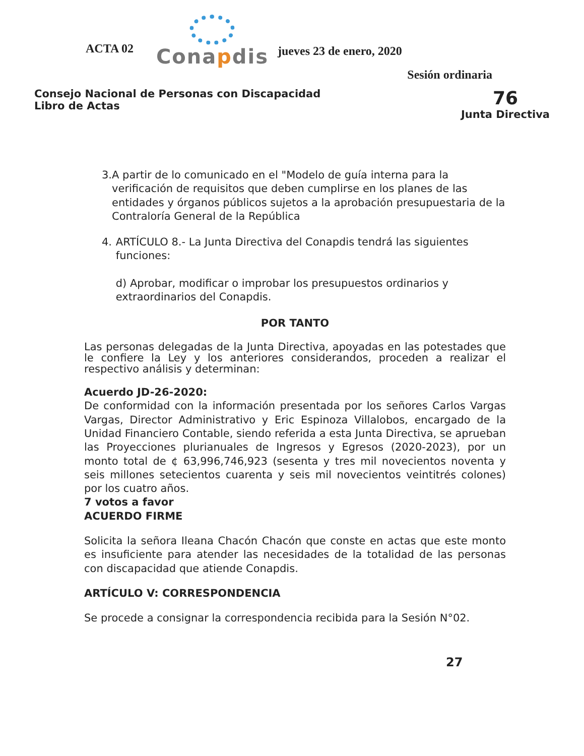ACTA 02
Conapdis
jueves 23 de enero, 2020
Sesión ordinaria
Consejo Nacional de Personas con Discapacidad
Libro de Actas
76
Junta Directiva
3. A partir de lo comunicado en el "Modelo de guía interna para la verificación de requisitos que deben cumplirse en los planes de las entidades y órganos públicos sujetos a la aprobación presupuestaria de la Contraloría General de la República
4. ARTÍCULO 8.- La Junta Directiva del Conapdis tendrá las siguientes funciones:
d) Aprobar, modificar o improbar los presupuestos ordinarios y extraordinarios del Conapdis.
POR TANTO
Las personas delegadas de la Junta Directiva, apoyadas en las potestades que le confiere la Ley y los anteriores considerandos, proceden a realizar el respectivo análisis y determinan:
Acuerdo JD-26-2020:
De conformidad con la información presentada por los señores Carlos Vargas Vargas, Director Administrativo y Eric Espinoza Villalobos, encargado de la Unidad Financiero Contable, siendo referida a esta Junta Directiva, se aprueban las Proyecciones plurianuales de Ingresos y Egresos (2020-2023), por un monto total de ¢ 63,996,746,923 (sesenta y tres mil novecientos noventa y seis millones setecientos cuarenta y seis mil novecientos veintitrés colones) por los cuatro años.
7 votos a favor
ACUERDO FIRME
Solicita la señora Ileana Chacón Chacón que conste en actas que este monto es insuficiente para atender las necesidades de la totalidad de las personas con discapacidad que atiende Conapdis.
ARTÍCULO V: CORRESPONDENCIA
Se procede a consignar la correspondencia recibida para la Sesión N°02.
27